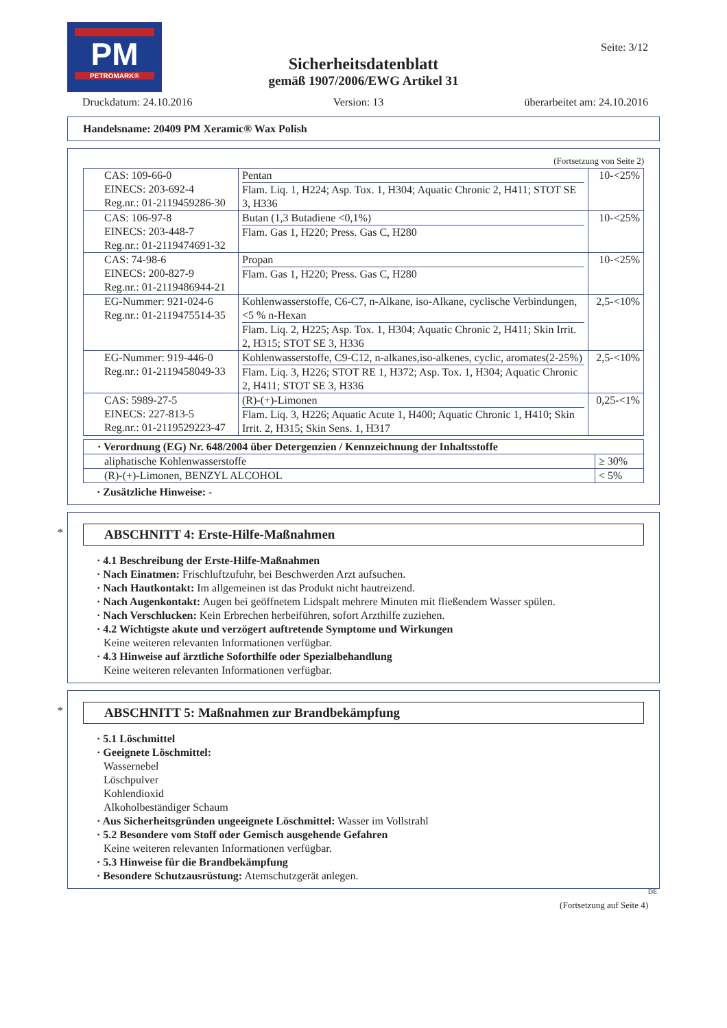PM
PETROMARK®
Seite: 3/12
Sicherheitsdatenblatt
gemäß 1907/2006/EWG Artikel 31
Druckdatum: 24.10.2016 Version: 13 überarbeitet am: 24.10.2016
Handelsname: 20409 PM Xeramic® Wax Polish
(Fortsetzung von Seite 2)
| CAS: 109-66-0 EINECS: 203-692-4 Reg.nr.: 01-2119459286-30 | / Pentan / / Flam. Liq. 1, H224; Asp. Tox. 1, H304; Aquatic Chronic 2, H411; STOT SE 3, H336 / | 10-<25% |
| CAS: 106-97-8 EINECS: 203-448-7 Reg.nr.: 01-2119474691-32 | / Butan (1,3 Butadiene <0,1%) / / Flam. Gas 1, H220; Press. Gas C, H280 / | 10-<25% |
| CAS: 74-98-6 EINECS: 200-827-9 Reg.nr.: 01-2119486944-21 | / Propan / / Flam. Gas 1, H220; Press. Gas C, H280 / | 10-<25% |
| EG-Nummer: 921-024-6 Reg.nr.: 01-2119475514-35 | / Kohlenwasserstoffe, C6-C7, n-Alkane, iso-Alkane, cyclische Verbindungen, <5 % n-Hexan / / Flam. Liq. 2, H225; Asp. Tox. 1, H304; Aquatic Chronic 2, H411; Skin Irrit. 2, H315; STOT SE 3, H336 / | 2,5-<10% |
| EG-Nummer: 919-446-0 Reg.nr.: 01-2119458049-33 | / Kohlenwasserstoffe, C9-C12, n-alkanes,iso-alkenes, cyclic, aromates(2-25%) / / Flam. Liq. 3, H226; STOT RE 1, H372; Asp. Tox. 1, H304; Aquatic Chronic 2, H411; STOT SE 3, H336 / | 2,5-<10% |
| CAS: 5989-27-5 EINECS: 227-813-5 Reg.nr.: 01-2119529223-47 | / (R)-(+)-Limonen / / Flam. Liq. 3, H226; Aquatic Acute 1, H400; Aquatic Chronic 1, H410; Skin Irrit. 2, H315; Skin Sens. 1, H317 / | 0,25-<1% |
| · Verordnung (EG) Nr. 648/2004 über Detergenzien / Kennzeichnung der Inhaltsstoffe | |
| aliphatische Kohlenwasserstoffe | ≥ 30% |
| (R)-(+)-Limonen, BENZYL ALCOHOL | < 5% |
· Zusätzliche Hinweise: -
*
ABSCHNITT 4: Erste-Hilfe-Maßnahmen
· 4.1 Beschreibung der Erste-Hilfe-Maßnahmen
· Nach Einatmen: Frischluftzufuhr, bei Beschwerden Arzt aufsuchen.
· Nach Hautkontakt: Im allgemeinen ist das Produkt nicht hautreizend.
· Nach Augenkontakt: Augen bei geöffnetem Lidspalt mehrere Minuten mit fließendem Wasser spülen.
· Nach Verschlucken: Kein Erbrechen herbeiführen, sofort Arzthilfe zuziehen.
· 4.2 Wichtigste akute und verzögert auftretende Symptome und Wirkungen
Keine weiteren relevanten Informationen verfügbar.
· 4.3 Hinweise auf ärztliche Soforthilfe oder Spezialbehandlung
Keine weiteren relevanten Informationen verfügbar.
*
ABSCHNITT 5: Maßnahmen zur Brandbekämpfung
· 5.1 Löschmittel
· Geeignete Löschmittel:
Wassernebel
Löschpulver
Kohlendioxid
Alkoholbeständiger Schaum
· Aus Sicherheitsgründen ungeeignete Löschmittel: Wasser im Vollstrahl
· 5.2 Besondere vom Stoff oder Gemisch ausgehende Gefahren
Keine weiteren relevanten Informationen verfügbar.
· 5.3 Hinweise für die Brandbekämpfung
· Besondere Schutzausrüstung: Atemschutzgerät anlegen.
DE
(Fortsetzung auf Seite 4)